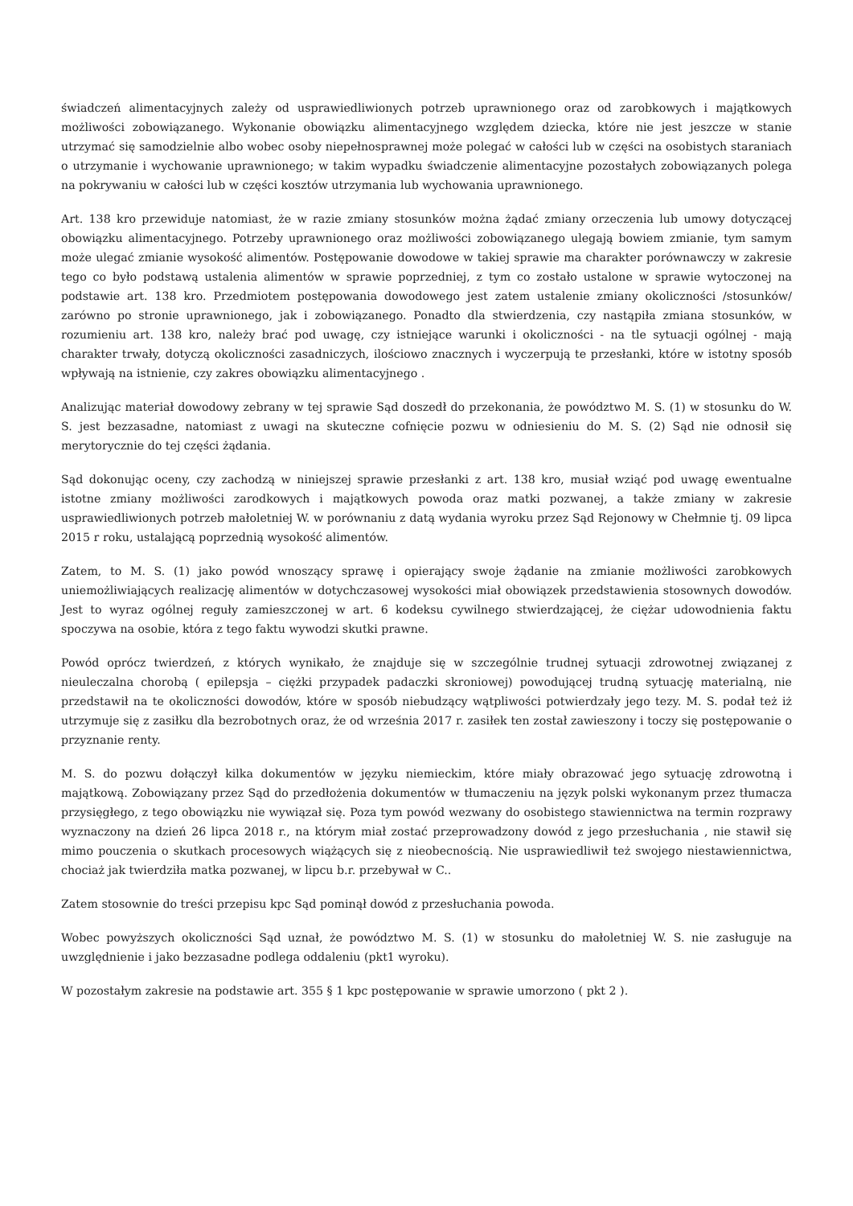świadczeń alimentacyjnych zależy od usprawiedliwionych potrzeb uprawnionego oraz od zarobkowych i majątkowych możliwości zobowiązanego. Wykonanie obowiązku alimentacyjnego względem dziecka, które nie jest jeszcze w stanie utrzymać się samodzielnie albo wobec osoby niepełnosprawnej może polegać w całości lub w części na osobistych staraniach o utrzymanie i wychowanie uprawnionego; w takim wypadku świadczenie alimentacyjne pozostałych zobowiązanych polega na pokrywaniu w całości lub w części kosztów utrzymania lub wychowania uprawnionego.
Art. 138 kro przewiduje natomiast, że w razie zmiany stosunków można żądać zmiany orzeczenia lub umowy dotyczącej obowiązku alimentacyjnego. Potrzeby uprawnionego oraz możliwości zobowiązanego ulegają bowiem zmianie, tym samym może ulegać zmianie wysokość alimentów. Postępowanie dowodowe w takiej sprawie ma charakter porównawczy w zakresie tego co było podstawą ustalenia alimentów w sprawie poprzedniej, z tym co zostało ustalone w sprawie wytoczonej na podstawie art. 138 kro. Przedmiotem postępowania dowodowego jest zatem ustalenie zmiany okoliczności /stosunków/ zarówno po stronie uprawnionego, jak i zobowiązanego. Ponadto dla stwierdzenia, czy nastąpiła zmiana stosunków, w rozumieniu art. 138 kro, należy brać pod uwagę, czy istniejące warunki i okoliczności - na tle sytuacji ogólnej - mają charakter trwały, dotyczą okoliczności zasadniczych, ilościowo znacznych i wyczerpują te przesłanki, które w istotny sposób wpływają na istnienie, czy zakres obowiązku alimentacyjnego .
Analizując materiał dowodowy zebrany w tej sprawie Sąd doszedł do przekonania, że powództwo M. S. (1) w stosunku do W. S. jest bezzasadne, natomiast z uwagi na skuteczne cofnięcie pozwu w odniesieniu do M. S. (2) Sąd nie odnosił się merytorycznie do tej części żądania.
Sąd dokonując oceny, czy zachodzą w niniejszej sprawie przesłanki z art. 138 kro, musiał wziąć pod uwagę ewentualne istotne zmiany możliwości zarodkowych i majątkowych powoda oraz matki pozwanej, a także zmiany w zakresie usprawiedliwionych potrzeb małoletniej W. w porównaniu z datą wydania wyroku przez Sąd Rejonowy w Chełmnie tj. 09 lipca 2015 r roku, ustalającą poprzednią wysokość alimentów.
Zatem, to M. S. (1) jako powód wnoszący sprawę i opierający swoje żądanie na zmianie możliwości zarobkowych uniemożliwiających realizację alimentów w dotychczasowej wysokości miał obowiązek przedstawienia stosownych dowodów. Jest to wyraz ogólnej reguły zamieszczonej w art. 6 kodeksu cywilnego stwierdzającej, że ciężar udowodnienia faktu spoczywa na osobie, która z tego faktu wywodzi skutki prawne.
Powód oprócz twierdzeń, z których wynikało, że znajduje się w szczególnie trudnej sytuacji zdrowotnej związanej z nieuleczalna chorobą ( epilepsja – ciężki przypadek padaczki skroniowej) powodującej trudną sytuację materialną, nie przedstawił na te okoliczności dowodów, które w sposób niebudzący wątpliwości potwierdzały jego tezy. M. S. podał też iż utrzymuje się z zasiłku dla bezrobotnych oraz, że od września 2017 r. zasiłek ten został zawieszony i toczy się postępowanie o przyznanie renty.
M. S. do pozwu dołączył kilka dokumentów w języku niemieckim, które miały obrazować jego sytuację zdrowotną i majątkową. Zobowiązany przez Sąd do przedłożenia dokumentów w tłumaczeniu na język polski wykonanym przez tłumacza przysięgłego, z tego obowiązku nie wywiązał się. Poza tym powód wezwany do osobistego stawiennictwa na termin rozprawy wyznaczony na dzień 26 lipca 2018 r., na którym miał zostać przeprowadzony dowód z jego przesłuchania , nie stawił się mimo pouczenia o skutkach procesowych wiążących się z nieobecnością. Nie usprawiedliwił też swojego niestawiennictwa, chociaż jak twierdziła matka pozwanej, w lipcu b.r. przebywał w C..
Zatem stosownie do treści przepisu kpc Sąd pominął dowód z przesłuchania powoda.
Wobec powyższych okoliczności Sąd uznał, że powództwo M. S. (1) w stosunku do małoletniej W. S. nie zasługuje na uwzględnienie i jako bezzasadne podlega oddaleniu (pkt1 wyroku).
W pozostałym zakresie na podstawie art. 355 § 1 kpc postępowanie w sprawie umorzono ( pkt 2 ).